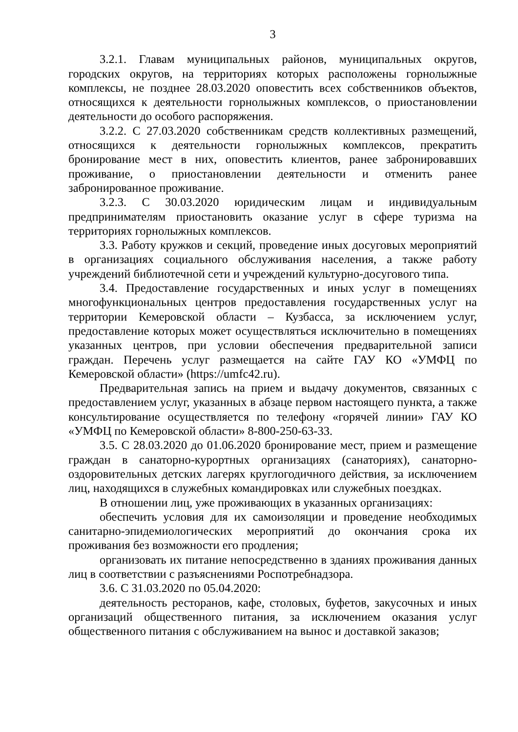3
3.2.1. Главам муниципальных районов, муниципальных округов, городских округов, на территориях которых расположены горнолыжные комплексы, не позднее 28.03.2020 оповестить всех собственников объектов, относящихся к деятельности горнолыжных комплексов, о приостановлении деятельности до особого распоряжения.
3.2.2. С 27.03.2020 собственникам средств коллективных размещений, относящихся к деятельности горнолыжных комплексов, прекратить бронирование мест в них, оповестить клиентов, ранее забронировавших проживание, о приостановлении деятельности и отменить ранее забронированное проживание.
3.2.3. С 30.03.2020 юридическим лицам и индивидуальным предпринимателям приостановить оказание услуг в сфере туризма на территориях горнолыжных комплексов.
3.3. Работу кружков и секций, проведение иных досуговых мероприятий в организациях социального обслуживания населения, а также работу учреждений библиотечной сети и учреждений культурно-досугового типа.
3.4. Предоставление государственных и иных услуг в помещениях многофункциональных центров предоставления государственных услуг на территории Кемеровской области – Кузбасса, за исключением услуг, предоставление которых может осуществляться исключительно в помещениях указанных центров, при условии обеспечения предварительной записи граждан. Перечень услуг размещается на сайте ГАУ КО «УМФЦ по Кемеровской области» (https://umfc42.ru).
Предварительная запись на прием и выдачу документов, связанных с предоставлением услуг, указанных в абзаце первом настоящего пункта, а также консультирование осуществляется по телефону «горячей линии» ГАУ КО «УМФЦ по Кемеровской области» 8-800-250-63-33.
3.5. С 28.03.2020 до 01.06.2020 бронирование мест, прием и размещение граждан в санаторно-курортных организациях (санаториях), санаторно-оздоровительных детских лагерях круглогодичного действия, за исключением лиц, находящихся в служебных командировках или служебных поездках.
В отношении лиц, уже проживающих в указанных организациях:
обеспечить условия для их самоизоляции и проведение необходимых санитарно-эпидемиологических мероприятий до окончания срока их проживания без возможности его продления;
организовать их питание непосредственно в зданиях проживания данных лиц в соответствии с разъяснениями Роспотребнадзора.
3.6. С 31.03.2020 по 05.04.2020:
деятельность ресторанов, кафе, столовых, буфетов, закусочных и иных организаций общественного питания, за исключением оказания услуг общественного питания с обслуживанием на вынос и доставкой заказов;